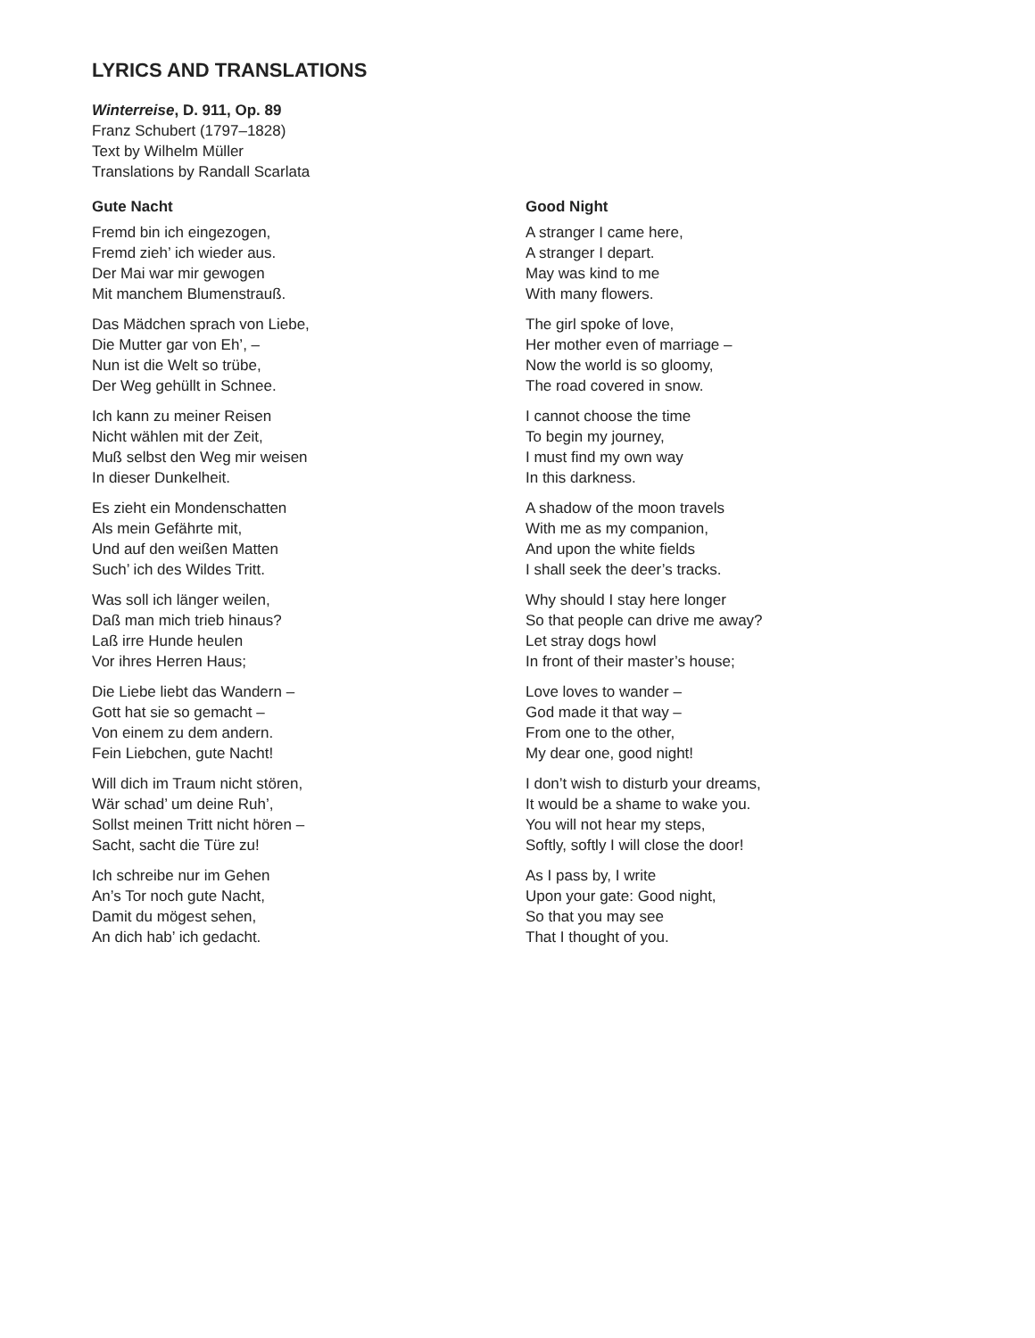LYRICS AND TRANSLATIONS
Winterreise, D. 911, Op. 89
Franz Schubert (1797–1828)
Text by Wilhelm Müller
Translations by Randall Scarlata
Gute Nacht
Fremd bin ich eingezogen,
Fremd zieh’ ich wieder aus.
Der Mai war mir gewogen
Mit manchem Blumenstrauß.
Das Mädchen sprach von Liebe,
Die Mutter gar von Eh’, –
Nun ist die Welt so trübe,
Der Weg gehüllt in Schnee.
Ich kann zu meiner Reisen
Nicht wählen mit der Zeit,
Muß selbst den Weg mir weisen
In dieser Dunkelheit.
Es zieht ein Mondenschatten
Als mein Gefährte mit,
Und auf den weißen Matten
Such’ ich des Wildes Tritt.
Was soll ich länger weilen,
Daß man mich trieb hinaus?
Laß irre Hunde heulen
Vor ihres Herren Haus;
Die Liebe liebt das Wandern –
Gott hat sie so gemacht –
Von einem zu dem andern.
Fein Liebchen, gute Nacht!
Will dich im Traum nicht stören,
Wär schad’ um deine Ruh’,
Sollst meinen Tritt nicht hören –
Sacht, sacht die Türe zu!
Ich schreibe nur im Gehen
An’s Tor noch gute Nacht,
Damit du mögest sehen,
An dich hab’ ich gedacht.
Good Night
A stranger I came here,
A stranger I depart.
May was kind to me
With many flowers.
The girl spoke of love,
Her mother even of marriage –
Now the world is so gloomy,
The road covered in snow.
I cannot choose the time
To begin my journey,
I must find my own way
In this darkness.
A shadow of the moon travels
With me as my companion,
And upon the white fields
I shall seek the deer’s tracks.
Why should I stay here longer
So that people can drive me away?
Let stray dogs howl
In front of their master’s house;
Love loves to wander –
God made it that way –
From one to the other,
My dear one, good night!
I don’t wish to disturb your dreams,
It would be a shame to wake you.
You will not hear my steps,
Softly, softly I will close the door!
As I pass by, I write
Upon your gate: Good night,
So that you may see
That I thought of you.